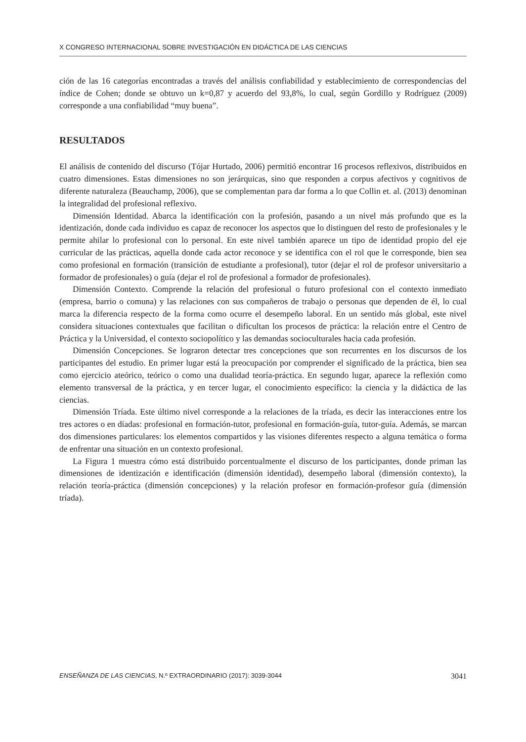X CONGRESO INTERNACIONAL SOBRE INVESTIGACIÓN EN DIDÁCTICA DE LAS CIENCIAS
ción de las 16 categorías encontradas a través del análisis confiabilidad y establecimiento de correspondencias del índice de Cohen; donde se obtuvo un k=0,87 y acuerdo del 93,8%, lo cual, según Gordillo y Rodríguez (2009) corresponde a una confiabilidad “muy buena”.
RESULTADOS
El análisis de contenido del discurso (Tójar Hurtado, 2006) permitió encontrar 16 procesos reflexivos, distribuidos en cuatro dimensiones. Estas dimensiones no son jerárquicas, sino que responden a corpus afectivos y cognitivos de diferente naturaleza (Beauchamp, 2006), que se complementan para dar forma a lo que Collin et. al. (2013) denominan la integralidad del profesional reflexivo.
Dimensión Identidad. Abarca la identificación con la profesión, pasando a un nivel más profundo que es la identización, donde cada individuo es capaz de reconocer los aspectos que lo distinguen del resto de profesionales y le permite ahilar lo profesional con lo personal. En este nivel también aparece un tipo de identidad propio del eje curricular de las prácticas, aquella donde cada actor reconoce y se identifica con el rol que le corresponde, bien sea como profesional en formación (transición de estudiante a profesional), tutor (dejar el rol de profesor universitario a formador de profesionales) o guía (dejar el rol de profesional a formador de profesionales).
Dimensión Contexto. Comprende la relación del profesional o futuro profesional con el contexto inmediato (empresa, barrio o comuna) y las relaciones con sus compañeros de trabajo o personas que dependen de él, lo cual marca la diferencia respecto de la forma como ocurre el desempeño laboral. En un sentido más global, este nivel considera situaciones contextuales que facilitan o dificultan los procesos de práctica: la relación entre el Centro de Práctica y la Universidad, el contexto sociopolítico y las demandas socioculturales hacia cada profesión.
Dimensión Concepciones. Se lograron detectar tres concepciones que son recurrentes en los discursos de los participantes del estudio. En primer lugar está la preocupación por comprender el significado de la práctica, bien sea como ejercicio ateórico, teórico o como una dualidad teoría-práctica. En segundo lugar, aparece la reflexión como elemento transversal de la práctica, y en tercer lugar, el conocimiento específico: la ciencia y la didáctica de las ciencias.
Dimensión Tríada. Este último nivel corresponde a la relaciones de la tríada, es decir las interacciones entre los tres actores o en díadas: profesional en formación-tutor, profesional en formación-guía, tutor-guía. Además, se marcan dos dimensiones particulares: los elementos compartidos y las visiones diferentes respecto a alguna temática o forma de enfrentar una situación en un contexto profesional.
La Figura 1 muestra cómo está distribuido porcentualmente el discurso de los participantes, donde priman las dimensiones de identización e identificación (dimensión identidad), desempeño laboral (dimensión contexto), la relación teoría-práctica (dimensión concepciones) y la relación profesor en formación-profesor guía (dimensión tríada).
ENSEÑANZA DE LAS CIENCIAS, N.º EXTRAORDINARIO (2017): 3039-3044 3041